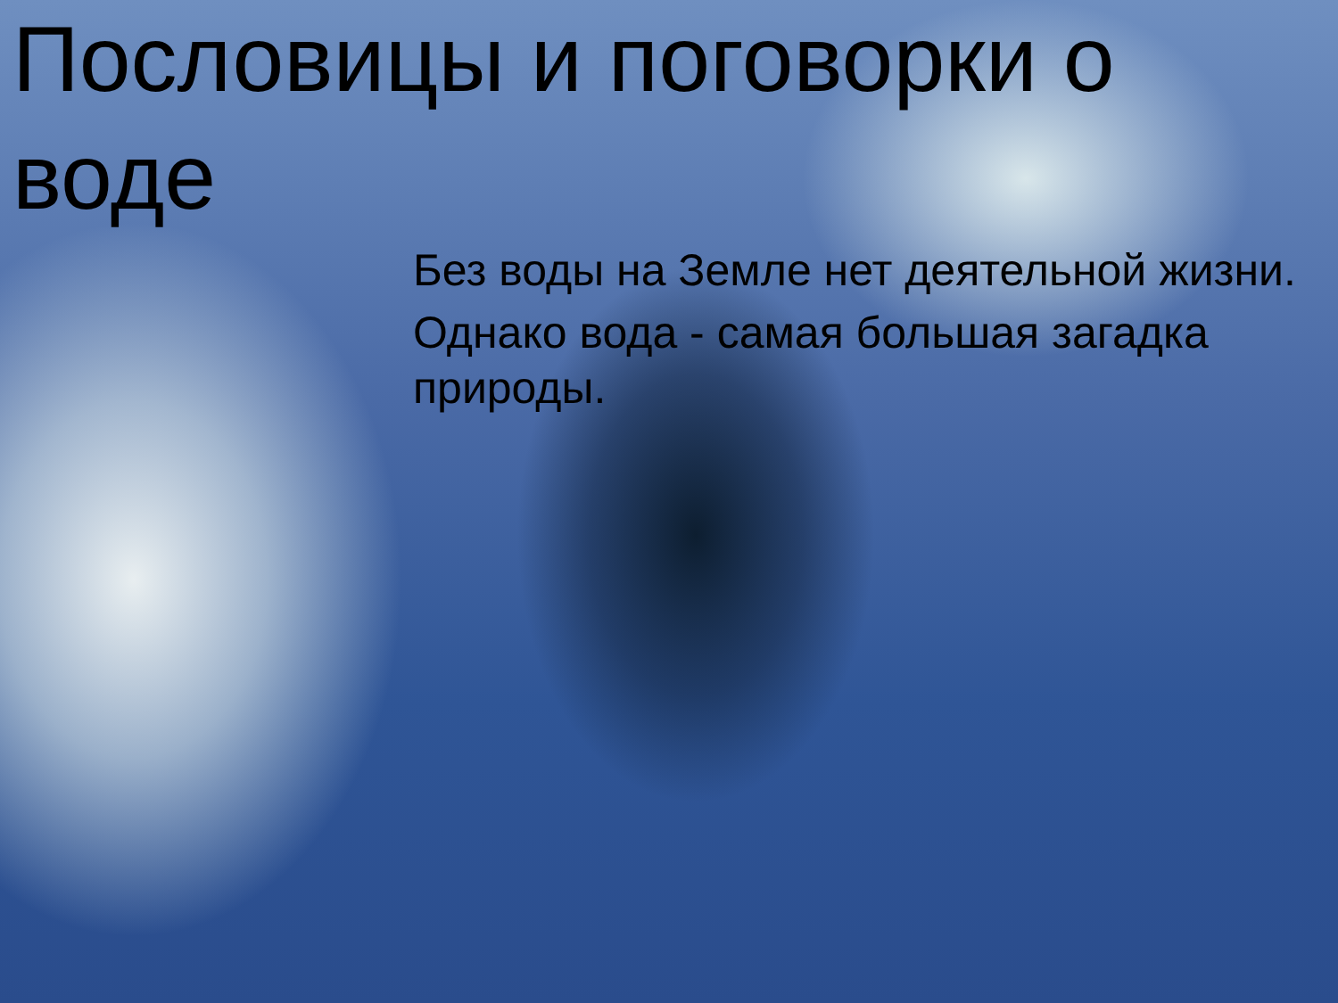Пословицы и поговорки о воде
Без воды на Земле нет деятельной жизни.
Однако вода - самая большая загадка природы.